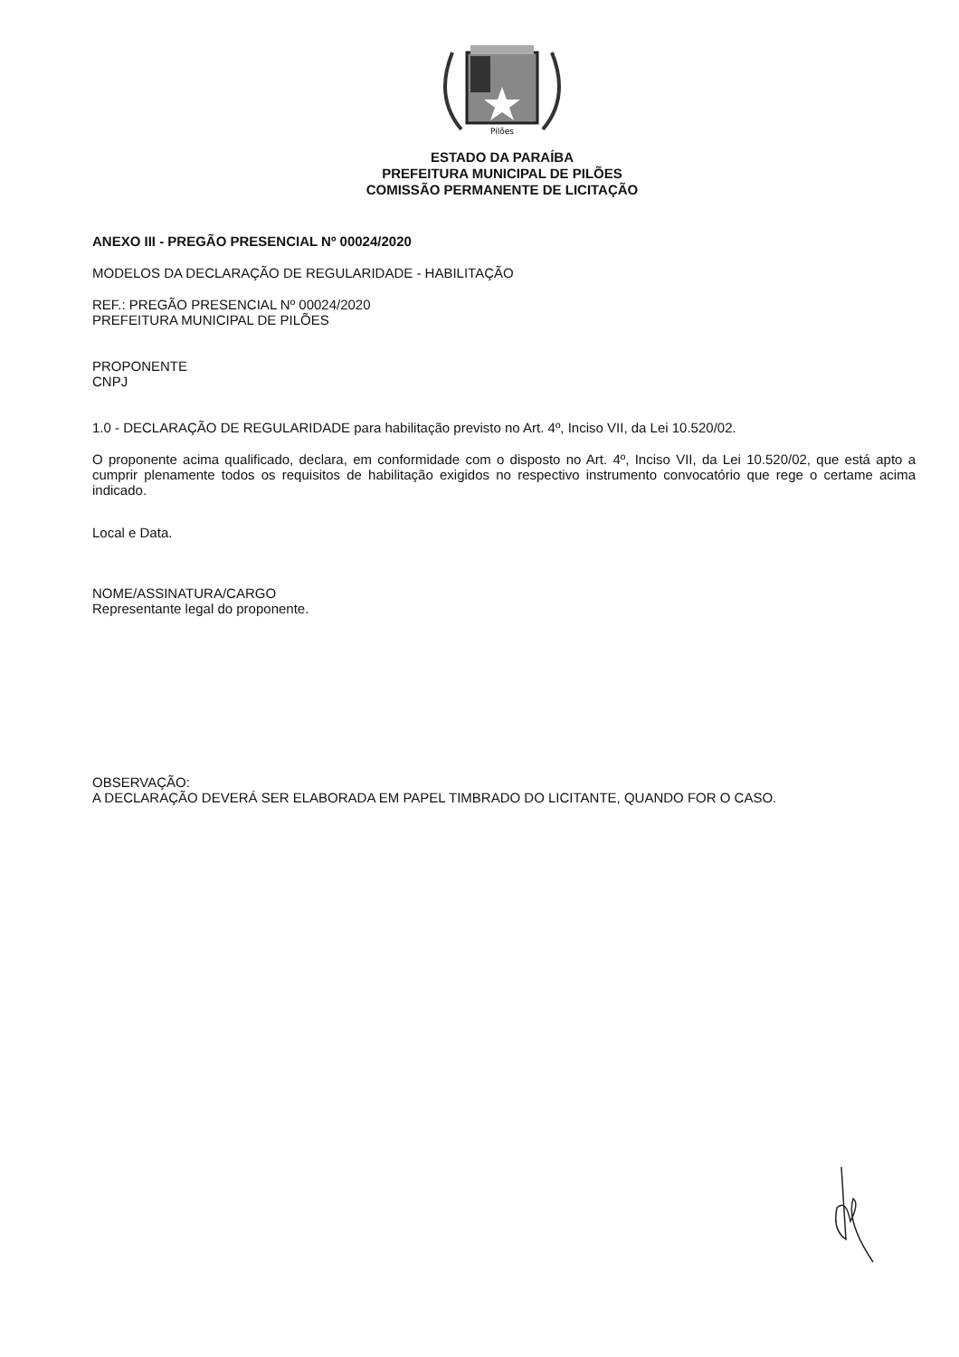Pilões
ESTADO DA PARAÍBA
PREFEITURA MUNICIPAL DE PILÕES
COMISSÃO PERMANENTE DE LICITAÇÃO
ANEXO III - PREGÃO PRESENCIAL Nº 00024/2020
MODELOS DA DECLARAÇÃO DE REGULARIDADE - HABILITAÇÃO
REF.: PREGÃO PRESENCIAL Nº 00024/2020
PREFEITURA MUNICIPAL DE PILÕES
PROPONENTE
CNPJ
1.0 - DECLARAÇÃO DE REGULARIDADE para habilitação previsto no Art. 4º, Inciso VII, da Lei 10.520/02.
O proponente acima qualificado, declara, em conformidade com o disposto no Art. 4º, Inciso VII, da Lei 10.520/02, que está apto a cumprir plenamente todos os requisitos de habilitação exigidos no respectivo instrumento convocatório que rege o certame acima indicado.
Local e Data.
NOME/ASSINATURA/CARGO
Representante legal do proponente.
OBSERVAÇÃO:
A DECLARAÇÃO DEVERÁ SER ELABORADA EM PAPEL TIMBRADO DO LICITANTE, QUANDO FOR O CASO.